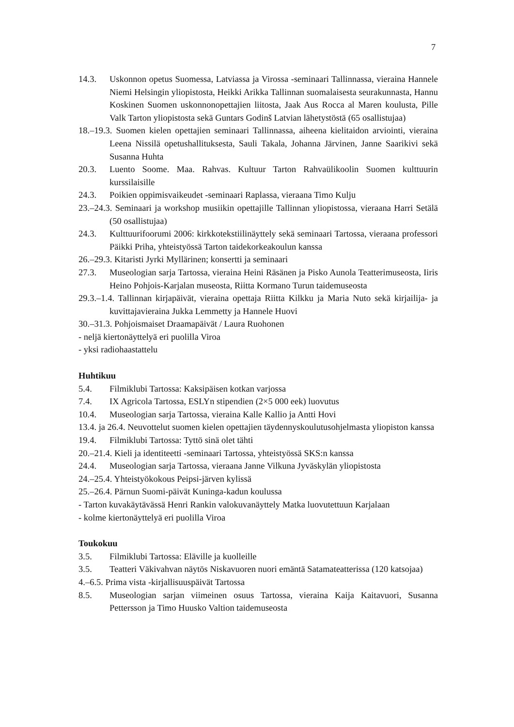7
14.3. Uskonnon opetus Suomessa, Latviassa ja Virossa -seminaari Tallinnassa, vieraina Hannele Niemi Helsingin yliopistosta, Heikki Arikka Tallinnan suomalaisesta seurakunnasta, Hannu Koskinen Suomen uskonnonopettajien liitosta, Jaak Aus Rocca al Maren koulusta, Pille Valk Tarton yliopistosta sekä Guntars Godinš Latvian lähetystöstä (65 osallistujaa)
18.–19.3. Suomen kielen opettajien seminaari Tallinnassa, aiheena kielitaidon arviointi, vieraina Leena Nissilä opetushallituksesta, Sauli Takala, Johanna Järvinen, Janne Saarikivi sekä Susanna Huhta
20.3. Luento Soome. Maa. Rahvas. Kultuur Tarton Rahvaülikoolin Suomen kulttuurin kurssilaisille
24.3. Poikien oppimisvaikeudet -seminaari Raplassa, vieraana Timo Kulju
23.–24.3. Seminaari ja workshop musiikin opettajille Tallinnan yliopistossa, vieraana Harri Setälä (50 osallistujaa)
24.3. Kulttuurifoorumi 2006: kirkkotekstiilinäyttely sekä seminaari Tartossa, vieraana professori Päikki Priha, yhteistyössä Tarton taidekorkeakoulun kanssa
26.–29.3. Kitaristi Jyrki Myllärinen; konsertti ja seminaari
27.3. Museologian sarja Tartossa, vieraina Heini Räsänen ja Pisko Aunola Teatterimuseosta, Iiris Heino Pohjois-Karjalan museosta, Riitta Kormano Turun taidemuseosta
29.3.–1.4. Tallinnan kirjapäivät, vieraina opettaja Riitta Kilkku ja Maria Nuto sekä kirjailija- ja kuvittajavieraina Jukka Lemmetty ja Hannele Huovi
30.–31.3. Pohjoismaiset Draamapäivät / Laura Ruohonen
- neljä kiertonäyttelyä eri puolilla Viroa
- yksi radiohaastattelu
Huhtikuu
5.4. Filmiklubi Tartossa: Kaksipäisen kotkan varjossa
7.4. IX Agricola Tartossa, ESLYn stipendien (2×5 000 eek) luovutus
10.4. Museologian sarja Tartossa, vieraina Kalle Kallio ja Antti Hovi
13.4. ja 26.4. Neuvottelut suomen kielen opettajien täydennyskoulutusohjelmasta yliopiston kanssa
19.4. Filmiklubi Tartossa: Tyttö sinä olet tähti
20.–21.4. Kieli ja identiteetti -seminaari Tartossa, yhteistyössä SKS:n kanssa
24.4. Museologian sarja Tartossa, vieraana Janne Vilkuna Jyväskylän yliopistosta
24.–25.4. Yhteistyökokous Peipsi-järven kylissä
25.–26.4. Pärnun Suomi-päivät Kuninga-kadun koulussa
- Tarton kuvakäytävässä Henri Rankin valokuvanäyttely Matka luovutettuun Karjalaan
- kolme kiertonäyttelyä eri puolilla Viroa
Toukokuu
3.5. Filmiklubi Tartossa: Eläville ja kuolleille
3.5. Teatteri Väkivahvan näytös Niskavuoren nuori emäntä Satamateatterissa (120 katsojaa)
4.–6.5. Prima vista -kirjallisuuspäivät Tartossa
8.5. Museologian sarjan viimeinen osuus Tartossa, vieraina Kaija Kaitavuori, Susanna Pettersson ja Timo Huusko Valtion taidemuseosta